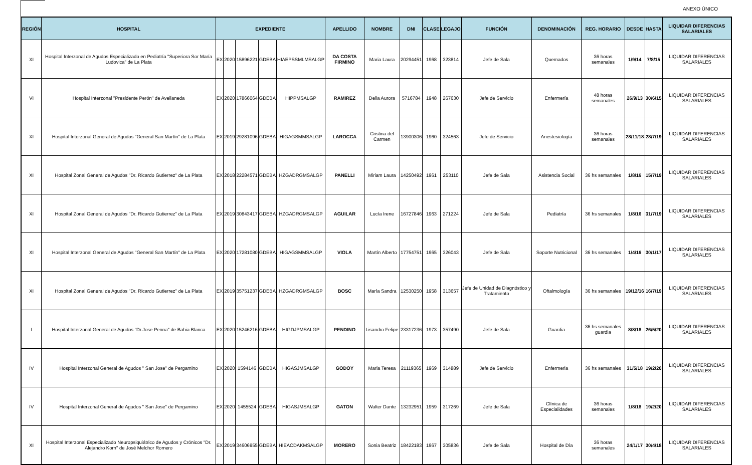ANEXO ÚNICO
| REGIÓN | HOSPITAL | EXPEDIENTE | | | | | APELLIDO | NOMBRE | DNI | CLASE | LEGAJO | FUNCIÓN | DENOMINACIÓN | REG. HORARIO | DESDE | HASTA | LIQUIDAR DIFERENCIAS SALARIALES |
| --- | --- | --- | --- | --- | --- | --- | --- | --- | --- | --- | --- | --- | --- | --- | --- | --- | --- |
| XI | Hospital Interzonal de Agudos Especializado en Pediatría "Superiora Sor María Ludovica" de La Plata | EX | 2020 | 15896221 | GDEBA | HIAEPSSMLMSALGP | DA COSTA FIRMINO | Maria Laura | 20294451 | 1968 | 323814 | Jefe de Sala | Quemados | 36 horas semanales | 1/9/14 | 7/8/15 | LIQUIDAR DIFERENCIAS SALARIALES |
| VI | Hospital Interzonal "Presidente Perón" de Avellaneda | EX | 2020 | 17866064 | GDEBA | HIPPMSALGP | RAMIREZ | Delia Aurora | 5716784 | 1948 | 267630 | Jefe de Servicio | Enfermería | 48 horas semanales | 26/9/13 | 30/6/15 | LIQUIDAR DIFERENCIAS SALARIALES |
| XI | Hospital Interzonal General de Agudos "General San Martín" de La Plata | EX | 2019 | 29281096 | GDEBA | HIGAGSMMSALGP | LAROCCA | Cristina del Carmen | 13900306 | 1960 | 324563 | Jefe de Servicio | Anestesiología | 36 horas semanales | 28/11/18 | 28/7/19 | LIQUIDAR DIFERENCIAS SALARIALES |
| XI | Hospital Zonal General de Agudos "Dr. Ricardo Gutierrez" de La Plata | EX | 2018 | 22284571 | GDEBA | HZGADRGMSALGP | PANELLI | Miriam Laura | 14250492 | 1961 | 253110 | Jefe de Sala | Asistencia Social | 36 hs semanales | 1/8/16 | 15/7/19 | LIQUIDAR DIFERENCIAS SALARIALES |
| XI | Hospital Zonal General de Agudos "Dr. Ricardo Gutierrez" de La Plata | EX | 2019 | 30843417 | GDEBA | HZGADRGMSALGP | AGUILAR | Lucía Irene | 16727846 | 1963 | 271224 | Jefe de Sala | Pediatría | 36 hs semanales | 1/8/16 | 31/7/19 | LIQUIDAR DIFERENCIAS SALARIALES |
| XI | Hospital Interzonal General de Agudos "General San Martín" de La Plata | EX | 2020 | 17281080 | GDEBA | HIGAGSMMSALGP | VIOLA | Martín Alberto | 17754751 | 1965 | 326043 | Jefe de Sala | Soporte Nutricional | 36 hs semanales | 1/4/16 | 30/1/17 | LIQUIDAR DIFERENCIAS SALARIALES |
| XI | Hospital Zonal General de Agudos "Dr. Ricardo Gutierrez" de La Plata | EX | 2019 | 35751237 | GDEBA | HZGADRGMSALGP | BOSC | María Sandra | 12530250 | 1958 | 313657 | Jefe de Unidad de Diagnóstico y Tratamiento | Oftalmología | 36 hs semanales | 19/12/16 | 16/7/19 | LIQUIDAR DIFERENCIAS SALARIALES |
| I | Hospital Interzonal General de Agudos "Dr.Jose Penna" de Bahia Blanca | EX | 2020 | 15246216 | GDEBA | HIGDJPMSALGP | PENDINO | Lisandro Felipe | 23317236 | 1973 | 357490 | Jefe de Sala | Guardia | 36 hs semanales guardia | 8/8/18 | 26/5/20 | LIQUIDAR DIFERENCIAS SALARIALES |
| IV | Hospital Interzonal General de Agudos " San Jose" de Pergamino | EX | 2020 | 1594146 | GDEBA | HIGASJMSALGP | GODOY | Maria Teresa | 21119365 | 1969 | 314889 | Jefe de Servicio | Enfermeria | 36 hs semanales | 31/5/18 | 19/2/20 | LIQUIDAR DIFERENCIAS SALARIALES |
| IV | Hospital Interzonal General de Agudos " San Jose" de Pergamino | EX | 2020 | 1455524 | GDEBA | HIGASJMSALGP | GATON | Walter Dante | 13232951 | 1959 | 317269 | Jefe de Sala | Clínica de Especialidades | 36 horas semanales | 1/8/18 | 19/2/20 | LIQUIDAR DIFERENCIAS SALARIALES |
| XI | Hospital Interzonal Especializado Neuropsiquiátrico de Agudos y Crónicos "Dr. Alejandro Korn" de José Melchor Romero | EX | 2019 | 34606955 | GDEBA | HIEACDAKMSALGP | MORERO | Sonia Beatriz | 18422183 | 1967 | 305836 | Jefe de Sala | Hospital de Día | 36 horas semanales | 24/1/17 | 30/4/18 | LIQUIDAR DIFERENCIAS SALARIALES |